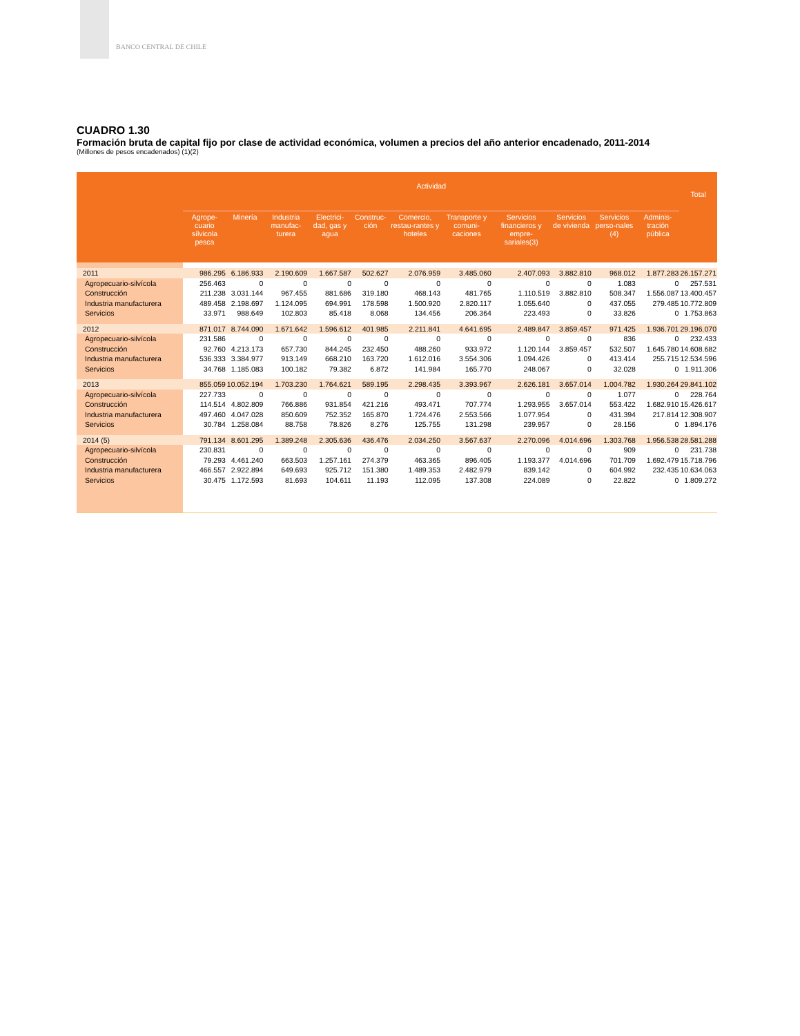BANCO CENTRAL DE CHILE
CUADRO 1.30
Formación bruta de capital fijo por clase de actividad económica, volumen a precios del año anterior encadenado, 2011-2014
(Millones de pesos encadenados) (1)(2)
| | Actividad | | | | | | | | | | | Total |
| --- | --- | --- | --- | --- | --- | --- | --- | --- | --- | --- | --- | --- |
| | Agrope-cuario sílvicola pesca | Minería | Industria manufac-turera | Electrici-dad, gas y agua | Construc-ción | Comercio, restau-rantes y hoteles | Transporte y comuni-caciones | Servicios financieros y empre-sariales(3) | Servicios de vivienda | Servicios perso-nales (4) | Adminis-tración pública | |
| 2011 | 986.295 | 6.186.933 | 2.190.609 | 1.667.587 | 502.627 | 2.076.959 | 3.485.060 | 2.407.093 | 3.882.810 | 968.012 | 1.877.283 | 26.157.271 |
| Agropecuario-silvícola | 256.463 | 0 | 0 | 0 | 0 | 0 | 0 | 0 | 0 | 1.083 | 0 | 257.531 |
| Construcción | 211.238 | 3.031.144 | 967.455 | 881.686 | 319.180 | 468.143 | 481.765 | 1.110.519 | 3.882.810 | 508.347 | 1.556.087 | 13.400.457 |
| Industria manufacturera | 489.458 | 2.198.697 | 1.124.095 | 694.991 | 178.598 | 1.500.920 | 2.820.117 | 1.055.640 | 0 | 437.055 | 279.485 | 10.772.809 |
| Servicios | 33.971 | 988.649 | 102.803 | 85.418 | 8.068 | 134.456 | 206.364 | 223.493 | 0 | 33.826 | 0 | 1.753.863 |
| 2012 | 871.017 | 8.744.090 | 1.671.642 | 1.596.612 | 401.985 | 2.211.841 | 4.641.695 | 2.489.847 | 3.859.457 | 971.425 | 1.936.701 | 29.196.070 |
| Agropecuario-silvícola | 231.586 | 0 | 0 | 0 | 0 | 0 | 0 | 0 | 0 | 836 | 0 | 232.433 |
| Construcción | 92.760 | 4.213.173 | 657.730 | 844.245 | 232.450 | 488.260 | 933.972 | 1.120.144 | 3.859.457 | 532.507 | 1.645.780 | 14.608.682 |
| Industria manufacturera | 536.333 | 3.384.977 | 913.149 | 668.210 | 163.720 | 1.612.016 | 3.554.306 | 1.094.426 | 0 | 413.414 | 255.715 | 12.534.596 |
| Servicios | 34.768 | 1.185.083 | 100.182 | 79.382 | 6.872 | 141.984 | 165.770 | 248.067 | 0 | 32.028 | 0 | 1.911.306 |
| 2013 | 855.059 | 10.052.194 | 1.703.230 | 1.764.621 | 589.195 | 2.298.435 | 3.393.967 | 2.626.181 | 3.657.014 | 1.004.782 | 1.930.264 | 29.841.102 |
| Agropecuario-silvícola | 227.733 | 0 | 0 | 0 | 0 | 0 | 0 | 0 | 0 | 1.077 | 0 | 228.764 |
| Construcción | 114.514 | 4.802.809 | 766.886 | 931.854 | 421.216 | 493.471 | 707.774 | 1.293.955 | 3.657.014 | 553.422 | 1.682.910 | 15.426.617 |
| Industria manufacturera | 497.460 | 4.047.028 | 850.609 | 752.352 | 165.870 | 1.724.476 | 2.553.566 | 1.077.954 | 0 | 431.394 | 217.814 | 12.308.907 |
| Servicios | 30.784 | 1.258.084 | 88.758 | 78.826 | 8.276 | 125.755 | 131.298 | 239.957 | 0 | 28.156 | 0 | 1.894.176 |
| 2014 (5) | 791.134 | 8.601.295 | 1.389.248 | 2.305.636 | 436.476 | 2.034.250 | 3.567.637 | 2.270.096 | 4.014.696 | 1.303.768 | 1.956.538 | 28.581.288 |
| Agropecuario-silvícola | 230.831 | 0 | 0 | 0 | 0 | 0 | 0 | 0 | 0 | 909 | 0 | 231.738 |
| Construcción | 79.293 | 4.461.240 | 663.503 | 1.257.161 | 274.379 | 463.365 | 896.405 | 1.193.377 | 4.014.696 | 701.709 | 1.692.479 | 15.718.796 |
| Industria manufacturera | 466.557 | 2.922.894 | 649.693 | 925.712 | 151.380 | 1.489.353 | 2.482.979 | 839.142 | 0 | 604.992 | 232.435 | 10.634.063 |
| Servicios | 30.475 | 1.172.593 | 81.693 | 104.611 | 11.193 | 112.095 | 137.308 | 224.089 | 0 | 22.822 | 0 | 1.809.272 |